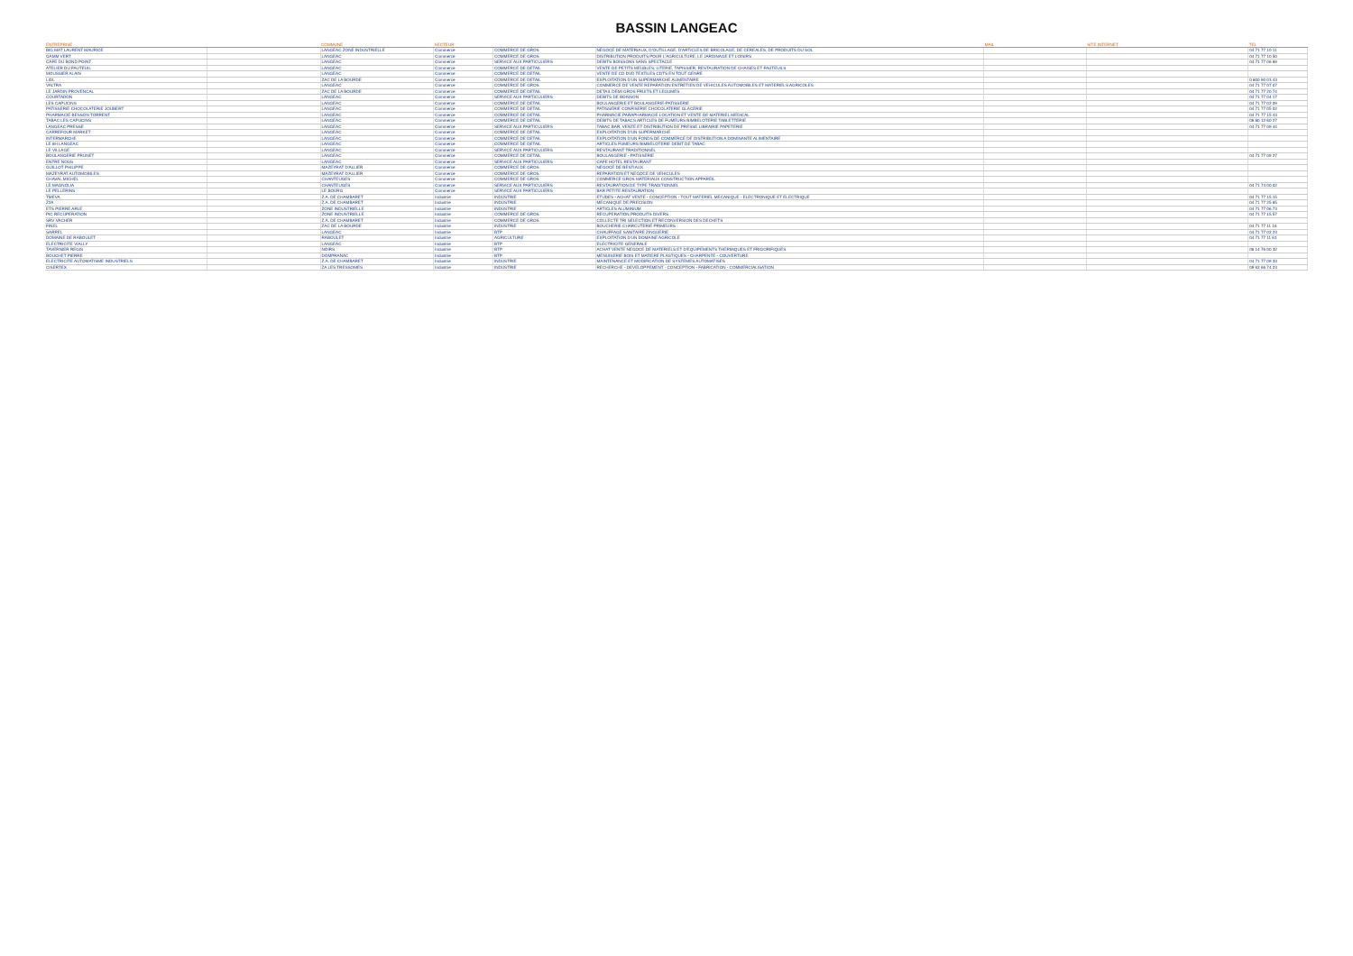BASSIN LANGEAC
| ENTREPRISE | | COMMUNE | SECTEUR | | | MAIL | SITE INTERNET | TEL |
| --- | --- | --- | --- | --- | --- | --- | --- | --- |
| BIG MAT LAURENT MAURICE | | LANGEAC ZONE INDUSTRIELLE | Commerce | COMMERCE DE GROS | NEGOCE DE MATERIAUX, D'OUTILLAGE, D'ARTICLES DE BRICOLAGE, DE CEREALES, DE PRODUITS DU SOL | | | 04 71 77 10 11 |
| GAMM VERT | | LANGEAC | Commerce | COMMERCE DE GROS | DISTRIBUTION PRODUITS POUR L'AGRICULTURE, LE JARDINAGE ET LOISIRS | | | 04 71 77 10 50 |
| CAFE DU BOND POINT | | LANGEAC | Commerce | SERVICE AUX PARTICULIERS | DEBITS BOISSONS SANS SPECTACLE | | | 04 71 77 06 69 |
| ATELIER DU FAUTEUIL | | LANGEAC | Commerce | COMMERCE DE DETAIL | VENTE DE PETITS MEUBLES, LITERIE, TAPISSIER, RESTAURATION DE CHAISES ET FAUTEUILS | | | |
| MOUSSIER ALAIN | | LANGEAC | Commerce | COMMERCE DE DETAIL | VENTE DE CD DVD TEXTILES CDTS EN TOUT GENRE | | | |
| LIDL | | ZAC DE LA BOURDE | Commerce | COMMERCE DE DETAIL | EXPLOITATION D'UN SUPERMARCHE ALIMENTAIRE | | | 0 800 90 03 43 |
| VALTRA | | LANGEAC | Commerce | COMMERCE DE GROS | COMMERCE DE VENTE REPARATION ENTRETIEN DE VEHICULES AUTOMOBILES ET MATERIELS AGRICOLES | | | 04 71 77 07 07 |
| LE JARDIN PROVENCAL | | ZAC DE LA BOURDE | Commerce | COMMERCE DE DETAIL | DETAIL DEMI GROS FRUITS ET LEGUMES | | | 04 71 77 20 74 |
| COURTADON | | LANGEAC | Commerce | SERVICE AUX PARTICULIERS | DEBITS DE BOISSON | | | 04 71 77 04 17 |
| LES CAPUCINS | | LANGEAC | Commerce | COMMERCE DE DETAIL | BOULANGERIE ET BOULANGERIE-PATISSERIE | | | 04 71 77 02 09 |
| PATISSERIE CHOCOLATERIE JOUBERT | | LANGEAC | Commerce | COMMERCE DE DETAIL | PATISSERIE CONFISERIE CHOCOLATERIE GLACERIE | | | 04 71 77 05 02 |
| PHARMACIE BESSON TORRENT | | LANGEAC | Commerce | COMMERCE DE DETAIL | PHARMACIE PARAPHARMACIE LOCATION ET VENTE DE MATERIEL MEDICAL | | | 04 71 77 15 43 |
| TABAC LES CAPUCINS | | LANGEAC | Commerce | COMMERCE DE DETAIL | DEBITS DE TABACS ARTICLES DE FUMEURS BIMBELOTERIE TABLETTERIE | | | 06 80 12 60 27 |
| LANGEAC PRESSE | | LANGEAC | Commerce | SERVICE AUX PARTICULIERS | TABAC BAR, VENTE ET DISTRIBUTION DE PRESSE LIBRAIRIE PAPETERIE | | | 04 71 77 09 44 |
| CARREFOUR MARKET | | LANGEAC | Commerce | COMMERCE DE DETAIL | EXPLOITATION D'UN SUPERMARCHE | | | |
| INTERMARCHE | | LANGEAC | Commerce | COMMERCE DE DETAIL | EXPLOITATION D'UN FONDS DE COMMERCE DE DISTRIBUTION A DOMINANTE ALIMENTAIRE | | | |
| LE 8H LANGEAC | | LANGEAC | Commerce | COMMERCE DE DETAIL | ARTICLES FUMEURS BIMBELOTERIE DEBIT DE TABAC | | | |
| LE VILLAGE | | LANGEAC | Commerce | SERVICE AUX PARTICULIERS | RESTAURANT TRADITIONNEL | | | |
| BOULANGERIE PRUNET | | LANGEAC | Commerce | COMMERCE DE DETAIL | BOULANGERIE - PATISSERIE | | | 04 71 77 09 27 |
| ENTRE NOUS | | LANGEAC | Commerce | SERVICE AUX PARTICULIERS | CAFE HOTEL RESTAURANT | | | |
| GUILLOT PHILIPPE | | MAZEYRAT D'ALLIER | Commerce | COMMERCE DE GROS | NEGOCE DE BESTIAUX | | | |
| MAZEYRAT AUTOMOBILES | | MAZEYRAT D'ALLIER | Commerce | COMMERCE DE GROS | REPARATION ET NEGOCE DE VEHICULES | | | |
| CHAVAL MICHEL | | CHANTEUGES | Commerce | COMMERCE DE GROS | COMMERCE GROS MATERIAUX CONSTRUCTION APPAREIL | | | |
| LE MAGNOLIA | | CHANTEUGES | Commerce | SERVICE AUX PARTICULIERS | RESTAURATION DE TYPE TRADITIONNEL | | | 04 71 74 00 02 |
| LE PELLERINS | | LE BOURG | Commerce | SERVICE AUX PARTICULIERS | BAR PETITE RESTAURATION | | | |
| TMEVA | | Z.A. DE CHAMBARET | Industrie | INDUSTRIE | ETUDES - ACHAT VENTE - CONCEPTION - TOUT MATERIEL MECANIQUE - ELECTRONIQUE ET ELECTRIQUE | | | 04 71 77 15 15 |
| Z2A | | Z.A. DE CHAMBARET | Industrie | INDUSTRIE | MECANIQUE DE PRECISION | | | 04 71 77 25 65 |
| ETS PIERRE ARLE | | ZONE INDUSTRIELLE | Industrie | INDUSTRIE | ARTICLES ALUMINIUM | | | 04 71 77 06 73 |
| PIC RECUPERATION | | ZONE INDUSTRIELLE | Industrie | COMMERCE DE GROS | RECUPERATION PRODUITS DIVERS | | | 04 71 77 15 57 |
| SRV VACHER | | Z.A. DE CHAMBARET | Industrie | COMMERCE DE GROS | COLLECTE TRI SELECTION ET RECONVERSION DES DECHETS | | | |
| FINEL | | ZAC DE LA BOURDE | Industrie | INDUSTRIE | BOUCHERIE CHARCUTERIE PRIMEURS | | | 04 71 77 11 16 |
| SARREL | | LANGEAC | Industrie | BTP | CHAUFFAGE SANITAIRE ZINGUERIE | | | 04 71 77 02 23 |
| DOMAINE DE RABOULET | | RABOULET | Industrie | AGRICULTURE | EXPLOITATION D'UN DOMAINE AGRICOLE | | | 04 71 77 11 61 |
| ELECTRICITE VIALLY | | LANGEAC | Industrie | BTP | ELECTRICITE GENERALE | | | |
| TAVERNIER REGIS | | NOIRS | Industrie | BTP | ACHAT VENTE NEGOCE DE MATERIELS ET D'EQUIPEMENTS THERMIQUES ET FRIGORIFIQUES | | | 06 14 76 00 32 |
| BOUCHET PIERRE | | DOMPRANAC | Industrie | BTP | MENUISERIE BOIS ET MATIERE PLASTIQUES - CHARPENTE - COUVERTURE | | | |
| ELECTRICITE AUTOMATISME INDUSTRIELS | | Z.A. DE CHAMBARET | Industrie | INDUSTRIE | MAINTENANCE ET MODIFICATION DE SYSTEMES AUTOMATISES | | | 04 71 77 09 33 |
| CISERTEX | | ZA LES TRESSOMES | Industrie | INDUSTRIE | RECHERCHE - DEVELOPPEMENT - CONCEPTION - FABRICATION - COMMERCIALISATION | | | 09 62 66 74 23 |